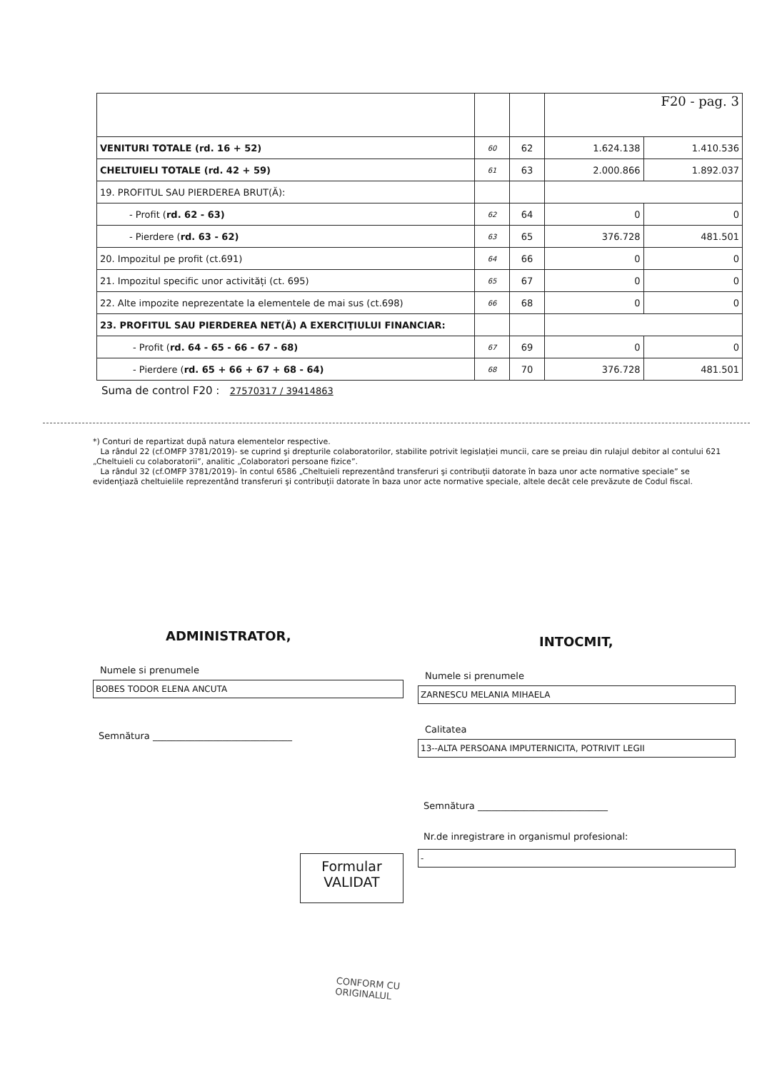| | | | F20 - pag. 3 | |
| VENITURI TOTALE (rd. 16 + 52) | 60 | 62 | 1.624.138 | 1.410.536 |
| CHELTUIELI TOTALE (rd. 42 + 59) | 61 | 63 | 2.000.866 | 1.892.037 |
| 19. PROFITUL SAU PIERDEREA BRUT(Ă): | | | | |
| - Profit ( rd. 62 - 63) | 62 | 64 | 0 | 0 |
| - Pierdere ( rd. 63 - 62) | 63 | 65 | 376.728 | 481.501 |
| 20. Impozitul pe profit (ct.691) | 64 | 66 | 0 | 0 |
| 21. Impozitul specific unor activități (ct. 695) | 65 | 67 | 0 | 0 |
| 22. Alte impozite neprezentate la elementele de mai sus (ct.698) | 66 | 68 | 0 | 0 |
| 23. PROFITUL SAU PIERDEREA NET(Ă) A EXERCIŢIULUI FINANCIAR: | | | | |
| - Profit ( rd. 64 - 65 - 66 - 67 - 68) | 67 | 69 | 0 | 0 |
| - Pierdere ( rd. 65 + 66 + 67 + 68 - 64) | 68 | 70 | 376.728 | 481.501 |
Suma de control F20 : 27570317 / 39414863
*) Conturi de repartizat după natura elementelor respective.
La rândul 22 (cf.OMFP 3781/2019)- se cuprind şi drepturile colaboratorilor, stabilite potrivit legislaţiei muncii, care se preiau din rulajul debitor al contului 621 „Cheltuieli cu colaboratorii”, analitic „Colaboratori persoane fizice”.
La rândul 32 (cf.OMFP 3781/2019)- în contul 6586 „Cheltuieli reprezentând transferuri şi contribuţii datorate în baza unor acte normative speciale” se evidenţiază cheltuielile reprezentând transferuri şi contribuţii datorate în baza unor acte normative speciale, altele decât cele prevăzute de Codul fiscal.
ADMINISTRATOR,
Numele si prenumele
BOBES TODOR ELENA ANCUTA
Semnătura ______________________________
INTOCMIT,
Numele si prenumele
ZARNESCU MELANIA MIHAELA
Calitatea
13--ALTA PERSOANA IMPUTERNICITA, POTRIVIT LEGII
Semnătura ____________________________
Nr.de inregistrare in organismul profesional:
-
Formular
VALIDAT
CONFORM CU
ORIGINALUL